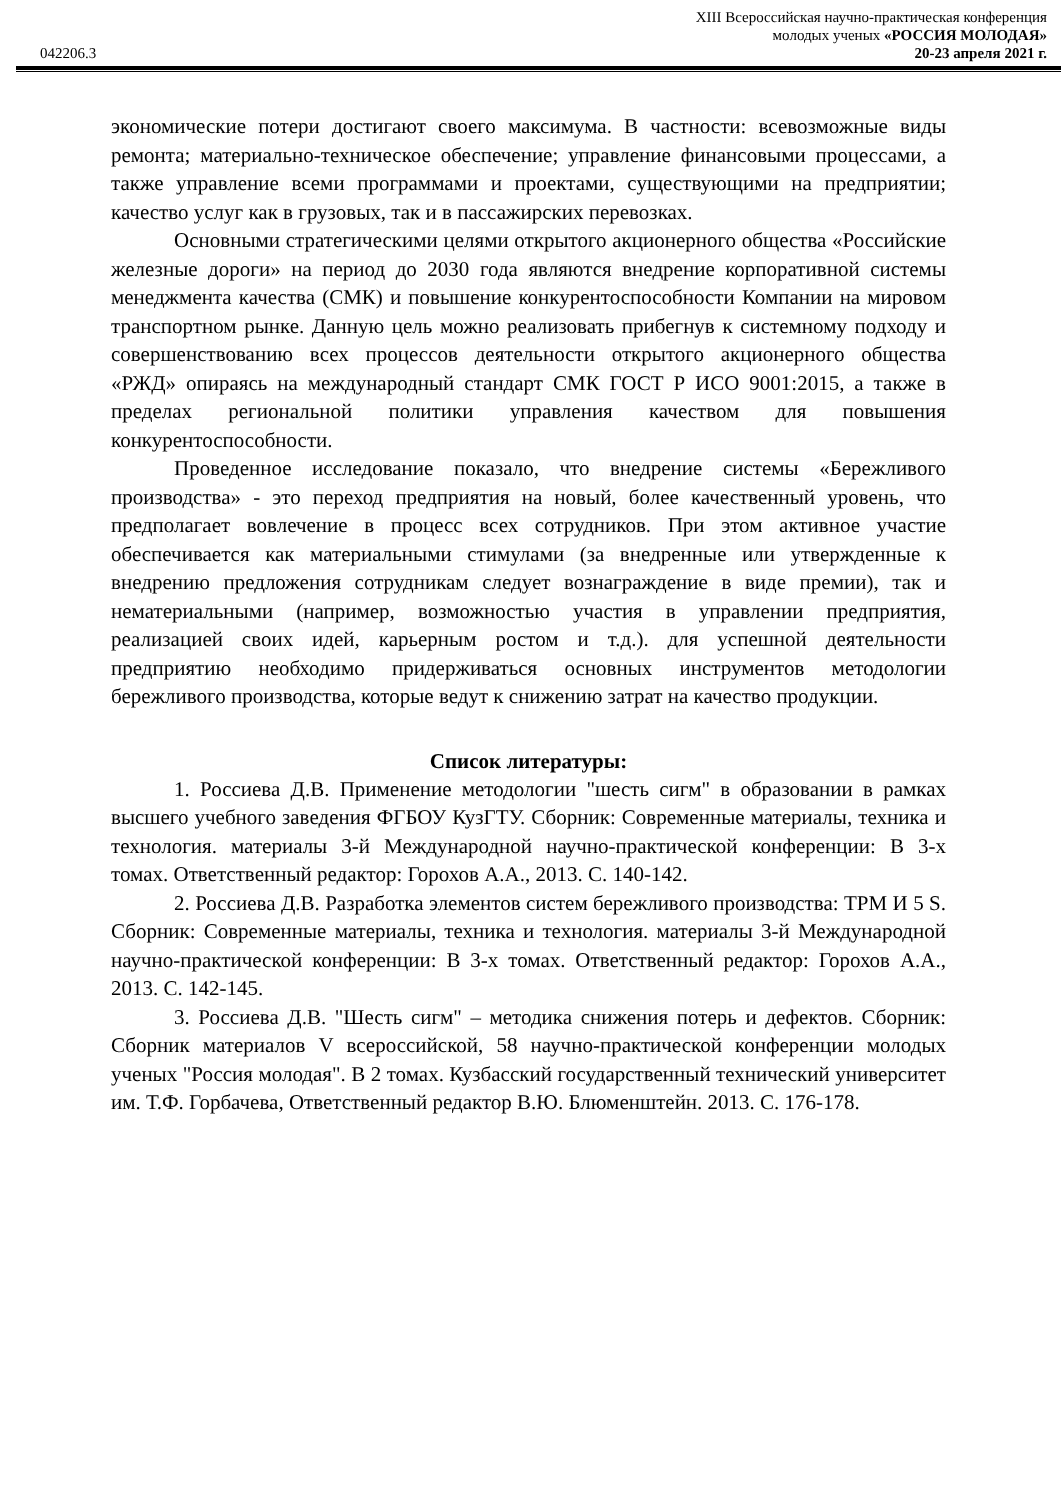XIII Всероссийская научно-практическая конференция
молодых ученых «РОССИЯ МОЛОДАЯ»
042206.3 20-23 апреля 2021 г.
экономические потери достигают своего максимума. В частности: всевозможные виды ремонта; материально-техническое обеспечение; управление финансовыми процессами, а также управление всеми программами и проектами, существующими на предприятии; качество услуг как в грузовых, так и в пассажирских перевозках.
Основными стратегическими целями открытого акционерного общества «Российские железные дороги» на период до 2030 года являются внедрение корпоративной системы менеджмента качества (СМК) и повышение конкурентоспособности Компании на мировом транспортном рынке. Данную цель можно реализовать прибегнув к системному подходу и совершенствованию всех процессов деятельности открытого акционерного общества «РЖД» опираясь на международный стандарт СМК ГОСТ Р ИСО 9001:2015, а также в пределах региональной политики управления качеством для повышения конкурентоспособности.
Проведенное исследование показало, что внедрение системы «Бережливого производства» - это переход предприятия на новый, более качественный уровень, что предполагает вовлечение в процесс всех сотрудников. При этом активное участие обеспечивается как материальными стимулами (за внедренные или утвержденные к внедрению предложения сотрудникам следует вознаграждение в виде премии), так и нематериальными (например, возможностью участия в управлении предприятия, реализацией своих идей, карьерным ростом и т.д.). для успешной деятельности предприятию необходимо придерживаться основных инструментов методологии бережливого производства, которые ведут к снижению затрат на качество продукции.
Список литературы:
1. Россиева Д.В. Применение методологии "шесть сигм" в образовании в рамках высшего учебного заведения ФГБОУ КузГТУ. Сборник: Современные материалы, техника и технология. материалы 3-й Международной научно-практической конференции: В 3-х томах. Ответственный редактор: Горохов А.А., 2013. С. 140-142.
2. Россиева Д.В. Разработка элементов систем бережливого производства: TPM И 5 S. Сборник: Современные материалы, техника и технология. материалы 3-й Международной научно-практической конференции: В 3-х томах. Ответственный редактор: Горохов А.А., 2013. С. 142-145.
3. Россиева Д.В. "Шесть сигм" – методика снижения потерь и дефектов. Сборник: Сборник материалов V всероссийской, 58 научно-практической конференции молодых ученых "Россия молодая". В 2 томах. Кузбасский государственный технический университет им. Т.Ф. Горбачева, Ответственный редактор В.Ю. Блюменштейн. 2013. С. 176-178.